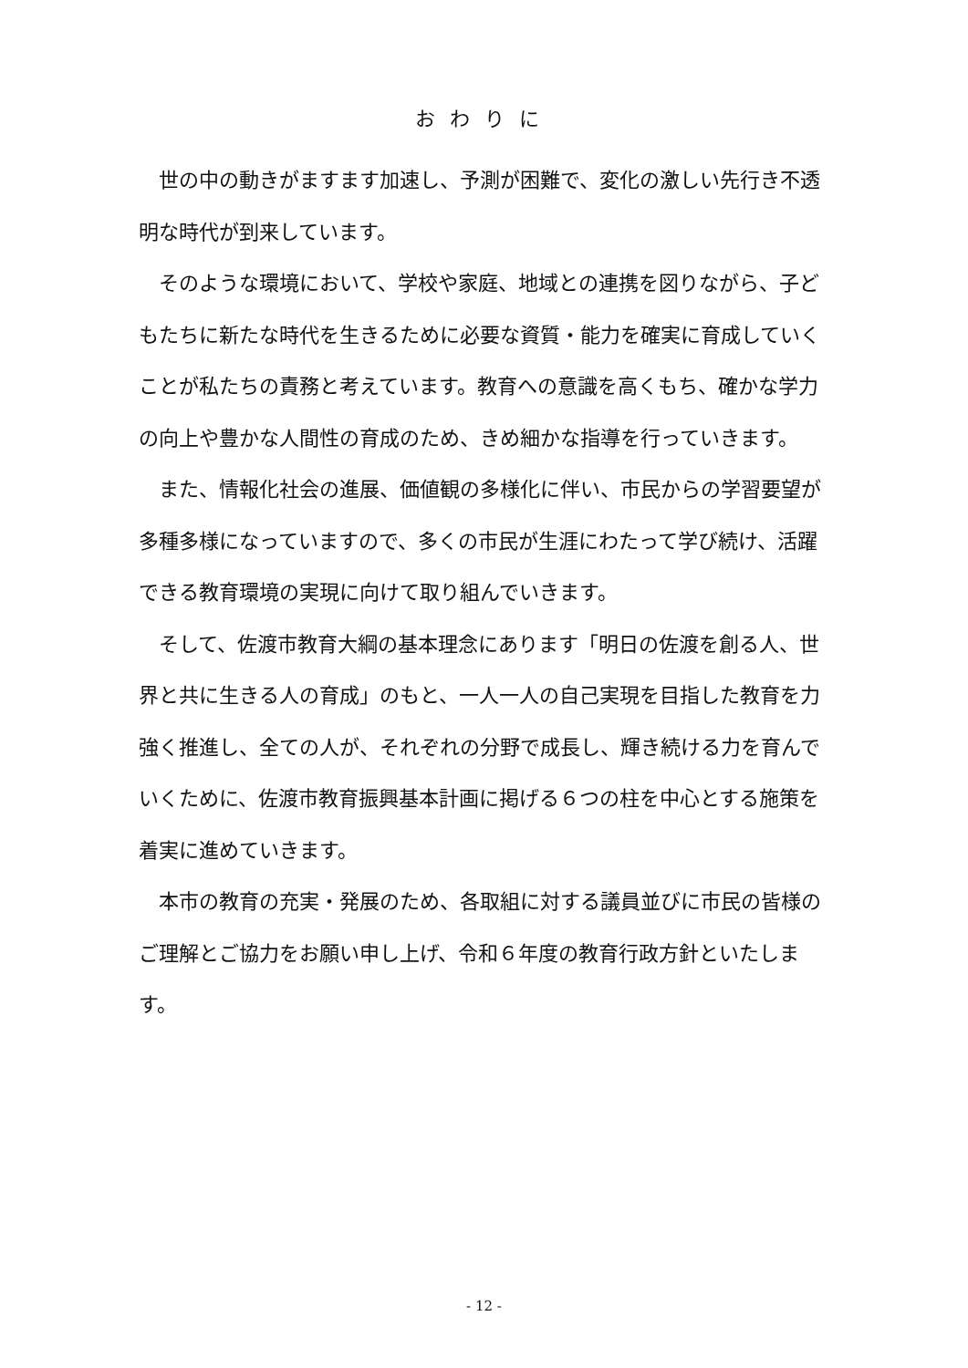おわりに
世の中の動きがますます加速し、予測が困難で、変化の激しい先行き不透明な時代が到来しています。
そのような環境において、学校や家庭、地域との連携を図りながら、子どもたちに新たな時代を生きるために必要な資質・能力を確実に育成していくことが私たちの責務と考えています。教育への意識を高くもち、確かな学力の向上や豊かな人間性の育成のため、きめ細かな指導を行っていきます。
また、情報化社会の進展、価値観の多様化に伴い、市民からの学習要望が多種多様になっていますので、多くの市民が生涯にわたって学び続け、活躍できる教育環境の実現に向けて取り組んでいきます。
そして、佐渡市教育大綱の基本理念にあります「明日の佐渡を創る人、世界と共に生きる人の育成」のもと、一人一人の自己実現を目指した教育を力強く推進し、全ての人が、それぞれの分野で成長し、輝き続ける力を育んでいくために、佐渡市教育振興基本計画に掲げる６つの柱を中心とする施策を着実に進めていきます。
本市の教育の充実・発展のため、各取組に対する議員並びに市民の皆様のご理解とご協力をお願い申し上げ、令和６年度の教育行政方針といたします。
- 12 -